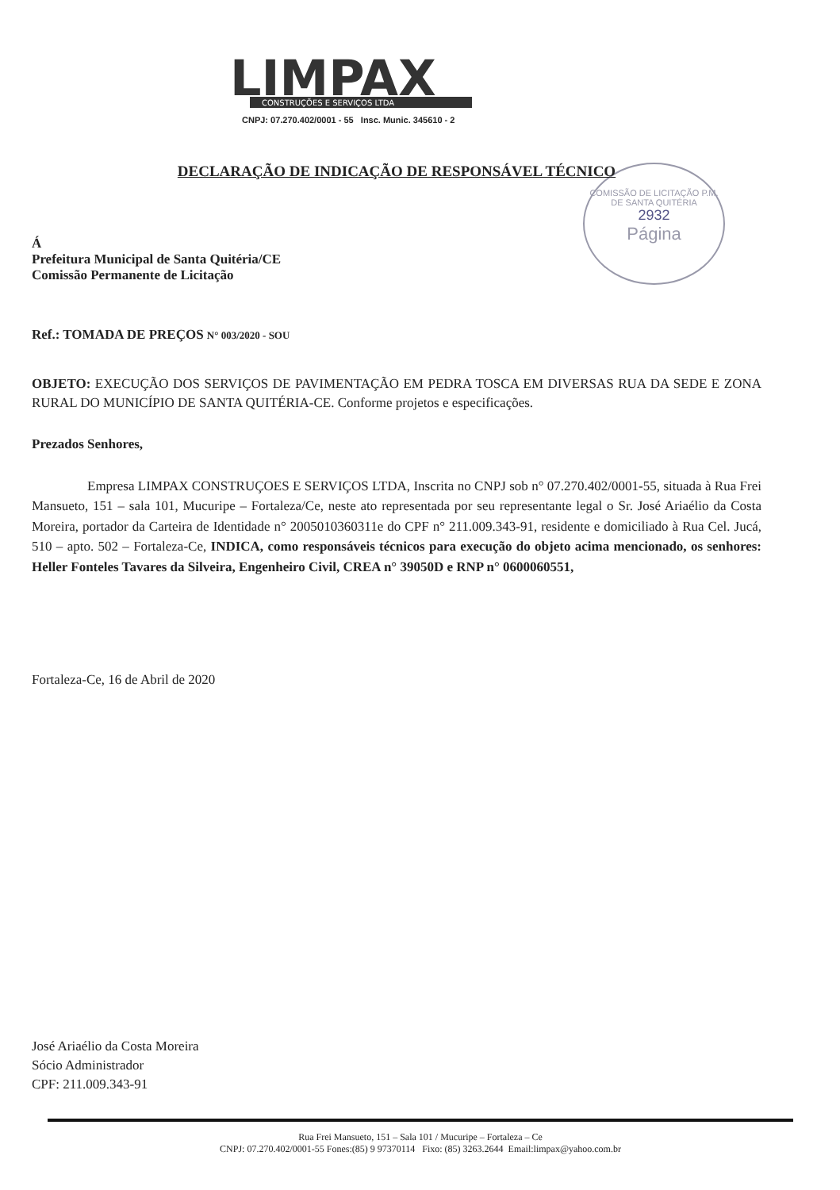LIMPAX
CONSTRUÇÕES E SERVIÇOS LTDA
CNPJ: 07.270.402/0001 - 55 Insc. Munic. 345610 - 2
COMISSÃO DE LICITAÇÃO P.M. DE SANTA QUITÉRIA
2932
Página
DECLARAÇÃO DE INDICAÇÃO DE RESPONSÁVEL TÉCNICO
Á
Prefeitura Municipal de Santa Quitéria/CE
Comissão Permanente de Licitação
Ref.: TOMADA DE PREÇOS N° 003/2020 - SOU
OBJETO: EXECUÇÃO DOS SERVIÇOS DE PAVIMENTAÇÃO EM PEDRA TOSCA EM DIVERSAS RUA DA SEDE E ZONA RURAL DO MUNICÍPIO DE SANTA QUITÉRIA-CE. Conforme projetos e especificações.
Prezados Senhores,
Empresa LIMPAX CONSTRUÇOES E SERVIÇOS LTDA, Inscrita no CNPJ sob n° 07.270.402/0001-55, situada à Rua Frei Mansueto, 151 – sala 101, Mucuripe – Fortaleza/Ce, neste ato representada por seu representante legal o Sr. José Ariaélio da Costa Moreira, portador da Carteira de Identidade n° 2005010360311e do CPF n° 211.009.343-91, residente e domiciliado à Rua Cel. Jucá, 510 – apto. 502 – Fortaleza-Ce, INDICA, como responsáveis técnicos para execução do objeto acima mencionado, os senhores: Heller Fonteles Tavares da Silveira, Engenheiro Civil, CREA n° 39050D e RNP n° 0600060551,
Fortaleza-Ce, 16 de Abril de 2020
José Ariaélio da Costa Moreira
Sócio Administrador
CPF: 211.009.343-91
Rua Frei Mansueto, 151 – Sala 101 / Mucuripe – Fortaleza – Ce
CNPJ: 07.270.402/0001-55 Fones:(85) 9 97370114 Fixo: (85) 3263.2644 Email:limpax@yahoo.com.br